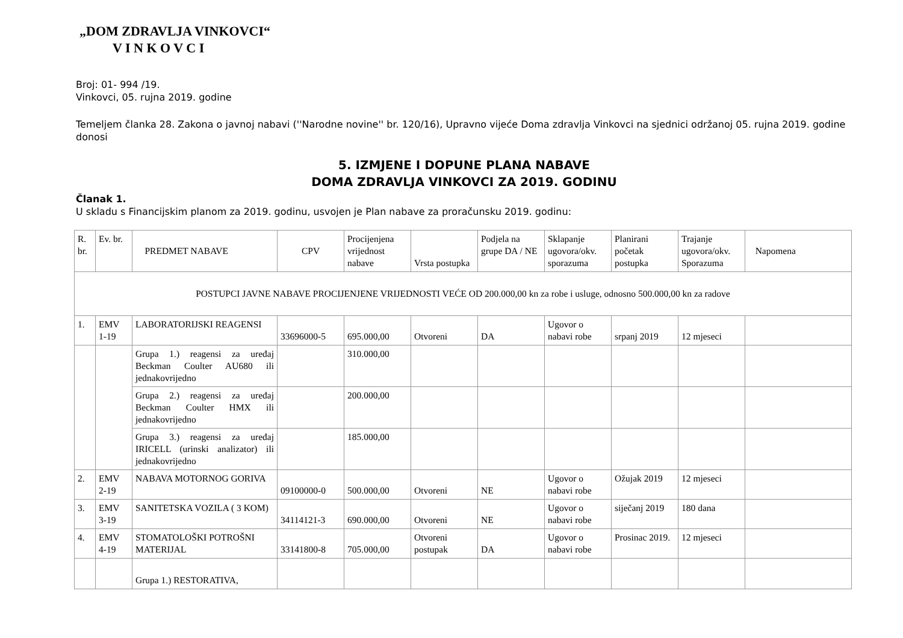„DOM ZDRAVLJA VINKOVCI“
V I N K O V C I
Broj: 01- 994 /19.
Vinkovci, 05. rujna 2019. godine
Temeljem članka 28. Zakona o javnoj nabavi (''Narodne novine'' br. 120/16), Upravno vijeće Doma zdravlja Vinkovci na sjednici održanoj 05. rujna 2019. godine donosi
5. IZMJENE I DOPUNE PLANA NABAVE
DOMA ZDRAVLJA VINKOVCI ZA 2019. GODINU
Članak 1.
U skladu s Financijskim planom za 2019. godinu, usvojen je Plan nabave za proračunsku 2019. godinu:
| R. br. | Ev. br. | PREDMET NABAVE | CPV | Procijenjena vrijednost nabave | Vrsta postupka | Podjela na grupe DA / NE | Sklapanje ugovora/okv. sporazuma | Planirani početak postupka | Trajanje ugovora/okv. Sporazuma | Napomena |
| POSTUPCI JAVNE NABAVE PROCIJENJENE VRIJEDNOSTI VEĆE OD 200.000,00 kn za robe i usluge, odnosno 500.000,00 kn za radove | | | | | | | | | | |
| 1. | EMV 1-19 | LABORATORIJSKI REAGENSI | 33696000-5 | 695.000,00 | Otvoreni | DA | Ugovor o nabavi robe | srpanj 2019 | 12 mjeseci | |
| | | Grupa 1.) reagensi za uređaj Beckman Coulter AU680 ili jednakovrijedno | | 310.000,00 | | | | | | |
| | | Grupa 2.) reagensi za uređaj Beckman Coulter HMX ili jednakovrijedno | | 200.000,00 | | | | | | |
| | | Grupa 3.) reagensi za uređaj IRICELL (urinski analizator) ili jednakovrijedno | | 185.000,00 | | | | | | |
| 2. | EMV 2-19 | NABAVA MOTORNOG GORIVA | 09100000-0 | 500.000,00 | Otvoreni | NE | Ugovor o nabavi robe | Ožujak 2019 | 12 mjeseci | |
| 3. | EMV 3-19 | SANITETSKA VOZILA ( 3 KOM) | 34114121-3 | 690.000,00 | Otvoreni | NE | Ugovor o nabavi robe | siječanj 2019 | 180 dana | |
| 4. | EMV 4-19 | STOMATOLOŠKI POTROŠNI MATERIJAL | 33141800-8 | 705.000,00 | Otvoreni postupak | DA | Ugovor o nabavi robe | Prosinac 2019. | 12 mjeseci | |
| | | Grupa 1.) RESTORATIVA, | | | | | | | | |